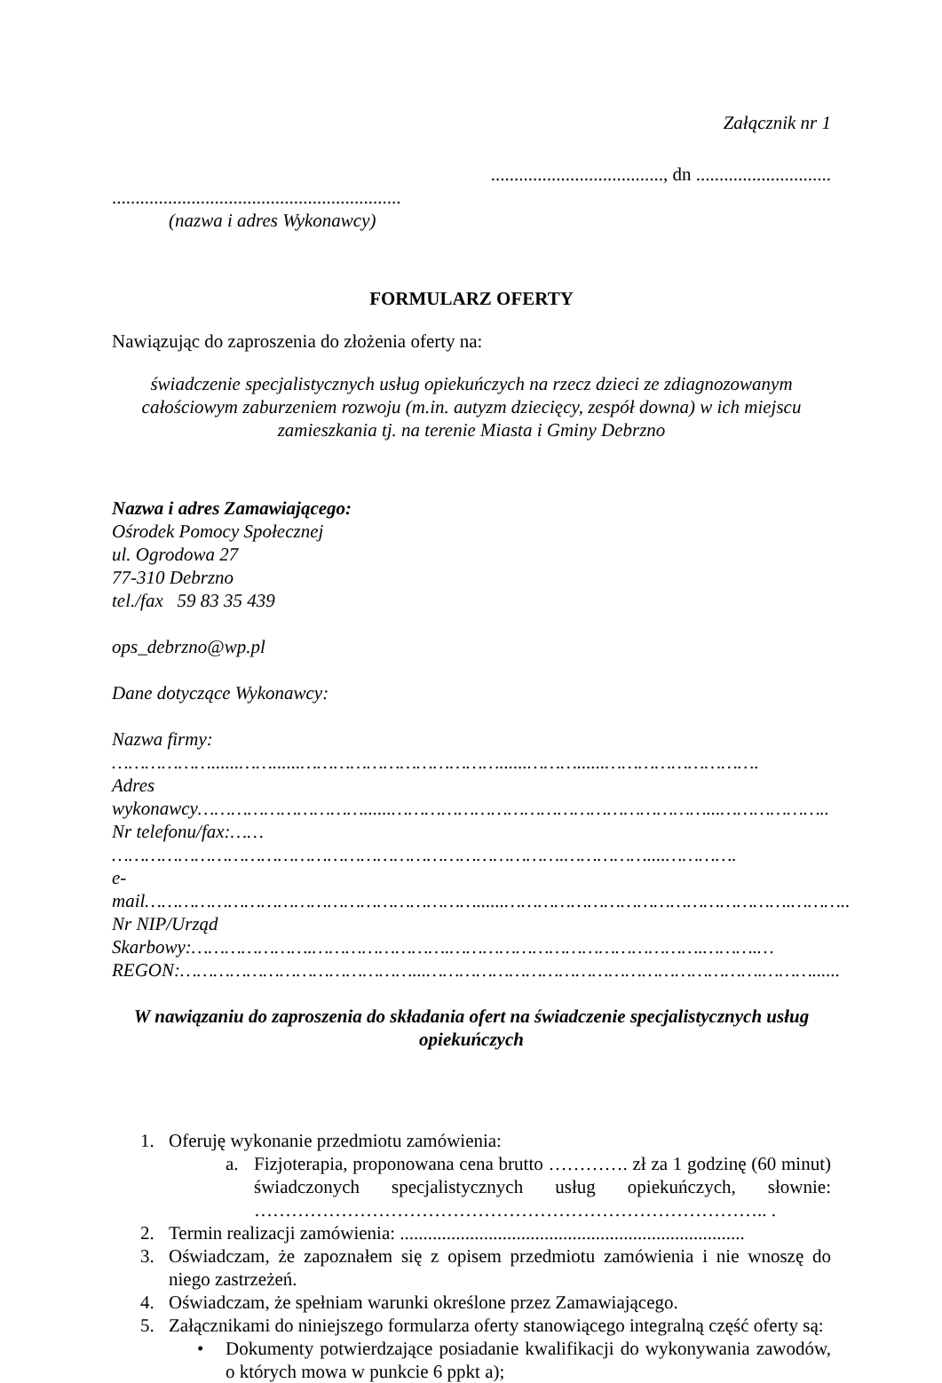Załącznik nr 1
....................................., dn .............................
..............................................................
(nazwa i adres Wykonawcy)
FORMULARZ OFERTY
Nawiązując do zaproszenia do złożenia oferty na:
świadczenie specjalistycznych usług opiekuńczych na rzecz dzieci ze zdiagnozowanym całościowym zaburzeniem rozwoju (m.in. autyzm dziecięcy, zespół downa) w ich miejscu zamieszkania tj. na terenie Miasta i Gminy Debrzno
Nazwa i adres Zamawiającego:
Ośrodek Pomocy Społecznej
ul. Ogrodowa 27
77-310 Debrzno
tel./fax 59 83 35 439
ops_debrzno@wp.pl
Dane dotyczące Wykonawcy:
Nazwa firmy: ………………......……......………………………………......………......……………………….
Adres wykonawcy…………………………......…………………………………………………...………………..
Nr telefonu/fax:…… ……………………………………………………………………….……………....………….
e-mail……………………………………………………......…………………………………………….………..
Nr NIP/Urząd Skarbowy:………………….…………………….……………………………………….……….…
REGON:……………………………………...…………………………………………………….………......
W nawiązaniu do zaproszenia do składania ofert na świadczenie specjalistycznych usług opiekuńczych
1. Oferuję wykonanie przedmiotu zamówienia:
a. Fizjoterapia, proponowana cena brutto …………. zł za 1 godzinę (60 minut) świadczonych specjalistycznych usług opiekuńczych, słownie: ……………………………………………………………………….. .
2. Termin realizacji zamówienia: ..........................................................................
3. Oświadczam, że zapoznałem się z opisem przedmiotu zamówienia i nie wnoszę do niego zastrzeżeń.
4. Oświadczam, że spełniam warunki określone przez Zamawiającego.
5. Załącznikami do niniejszego formularza oferty stanowiącego integralną część oferty są:
• Dokumenty potwierdzające posiadanie kwalifikacji do wykonywania zawodów, o których mowa w punkcie 6 ppkt a);